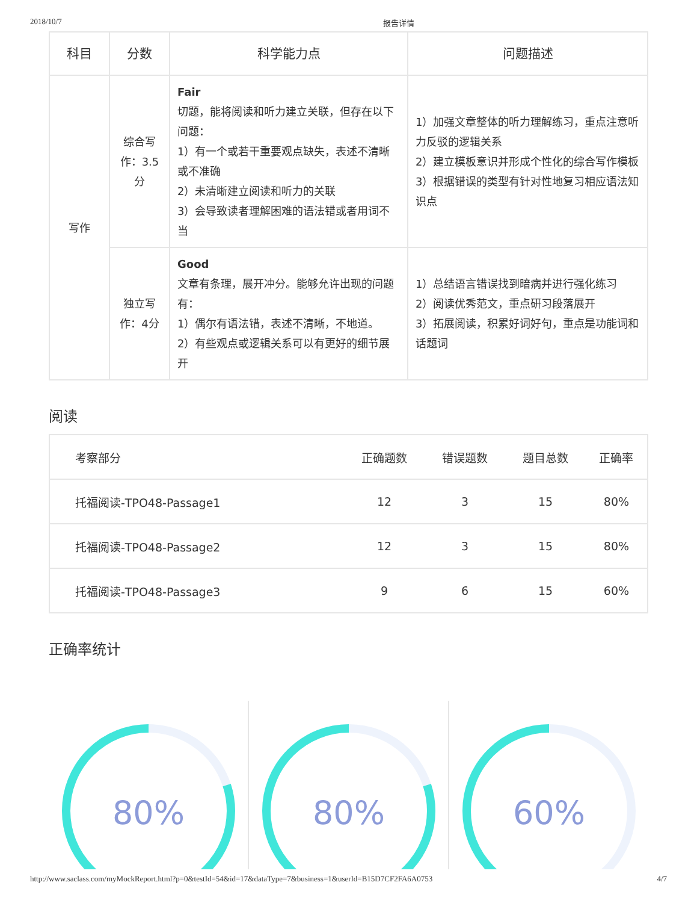2018/10/7 报告详情
| 科目 | 分数 | 科学能力点 | 问题描述 |
| --- | --- | --- | --- |
| 写作 | 综合写作：3.5分 | Fair 切题，能将阅读和听力建立关联，但存在以下问题： 1）有一个或若干重要观点缺失，表述不清晰或不准确 2）未清晰建立阅读和听力的关联 3）会导致读者理解困难的语法错或者用词不当 | 1）加强文章整体的听力理解练习，重点注意听力反驳的逻辑关系 2）建立模板意识并形成个性化的综合写作模板 3）根据错误的类型有针对性地复习相应语法知识点 |
| | 独立写作：4分 | Good 文章有条理，展开冲分。能够允许出现的问题有： 1）偶尔有语法错，表述不清晰，不地道。 2）有些观点或逻辑关系可以有更好的细节展开 | 1）总结语言错误找到暗病并进行强化练习 2）阅读优秀范文，重点研习段落展开 3）拓展阅读，积累好词好句，重点是功能词和话题词 |
阅读
| 考察部分 | 正确题数 | 错误题数 | 题目总数 | 正确率 |
| --- | --- | --- | --- | --- |
| 托福阅读-TPO48-Passage1 | 12 | 3 | 15 | 80% |
| 托福阅读-TPO48-Passage2 | 12 | 3 | 15 | 80% |
| 托福阅读-TPO48-Passage3 | 9 | 6 | 15 | 60% |
正确率统计
80%
80%
60%
http://www.saclass.com/myMockReport.html?p=0&testId=54&id=17&dataType=7&business=1&userId=B15D7CF2FA6A0753 4/7